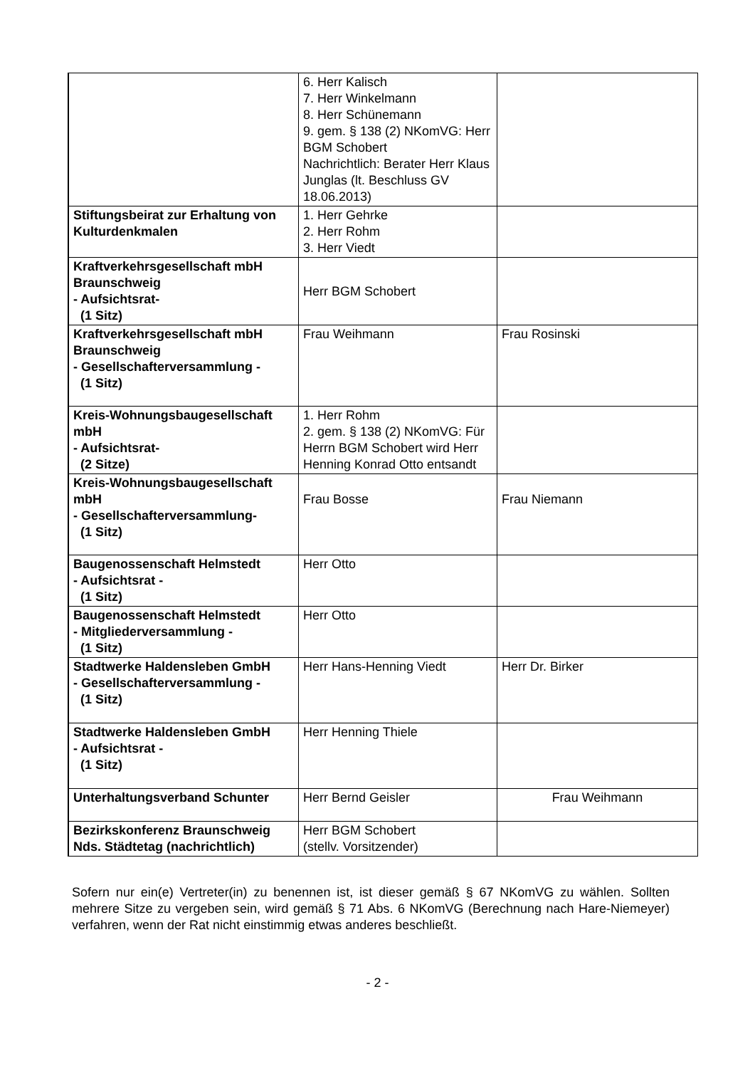| | 6. Herr Kalisch 7. Herr Winkelmann 8. Herr Schünemann 9. gem. § 138 (2) NKomVG: Herr BGM Schobert Nachrichtlich: Berater Herr Klaus Junglas (lt. Beschluss GV 18.06.2013) | |
| Stiftungsbeirat zur Erhaltung von Kulturdenkmalen | 1. Herr Gehrke 2. Herr Rohm 3. Herr Viedt | |
| Kraftverkehrsgesellschaft mbH Braunschweig - Aufsichtsrat- (1 Sitz) | Herr BGM Schobert | |
| Kraftverkehrsgesellschaft mbH Braunschweig - Gesellschafterversammlung - (1 Sitz) | Frau Weihmann | Frau Rosinski |
| Kreis-Wohnungsbaugesellschaft mbH - Aufsichtsrat- (2 Sitze) | 1. Herr Rohm 2. gem. § 138 (2) NKomVG: Für Herrn BGM Schobert wird Herr Henning Konrad Otto entsandt | |
| Kreis-Wohnungsbaugesellschaft mbH - Gesellschafterversammlung- (1 Sitz) | Frau Bosse | Frau Niemann |
| Baugenossenschaft Helmstedt - Aufsichtsrat - (1 Sitz) | Herr Otto | |
| Baugenossenschaft Helmstedt - Mitgliederversammlung - (1 Sitz) | Herr Otto | |
| Stadtwerke Haldensleben GmbH - Gesellschafterversammlung - (1 Sitz) | Herr Hans-Henning Viedt | Herr Dr. Birker |
| Stadtwerke Haldensleben GmbH - Aufsichtsrat - (1 Sitz) | Herr Henning Thiele | |
| Unterhaltungsverband Schunter | Herr Bernd Geisler | Frau Weihmann |
| Bezirkskonferenz Braunschweig Nds. Städtetag (nachrichtlich) | Herr BGM Schobert (stellv. Vorsitzender) | |
Sofern nur ein(e) Vertreter(in) zu benennen ist, ist dieser gemäß § 67 NKomVG zu wählen. Sollten mehrere Sitze zu vergeben sein, wird gemäß § 71 Abs. 6 NKomVG (Berechnung nach Hare-Niemeyer) verfahren, wenn der Rat nicht einstimmig etwas anderes beschließt.
- 2 -